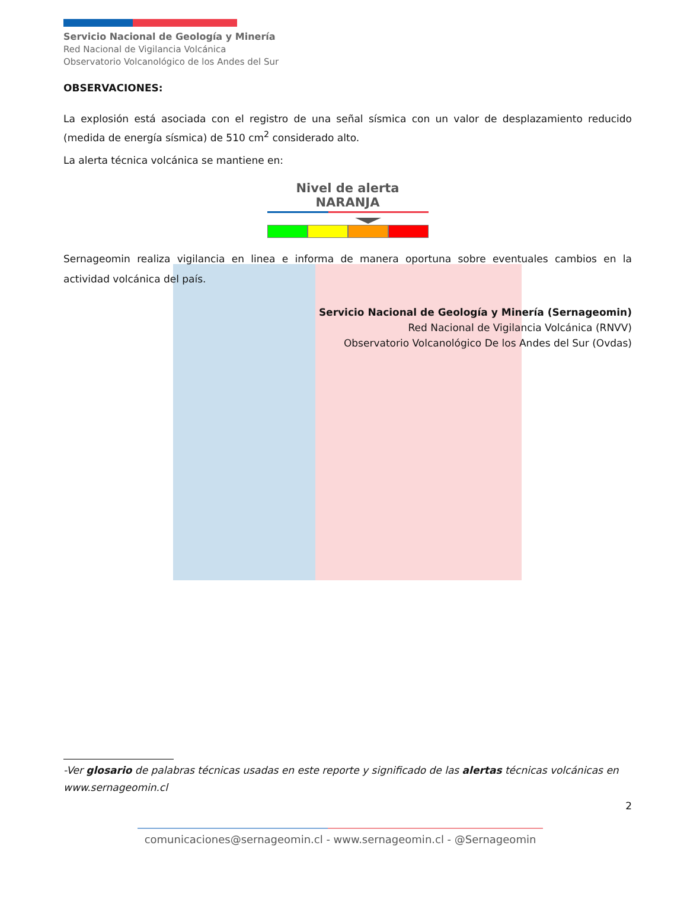Servicio Nacional de Geología y Minería
Red Nacional de Vigilancia Volcánica
Observatorio Volcanológico de los Andes del Sur
OBSERVACIONES:
La explosión está asociada con el registro de una señal sísmica con un valor de desplazamiento reducido (medida de energía sísmica) de 510 cm<sup>2</sup> considerado alto.
La alerta técnica volcánica se mantiene en:
Nivel de alerta NARANJA
Sernageomin realiza vigilancia en linea e informa de manera oportuna sobre eventuales cambios en la actividad volcánica del país.
Servicio Nacional de Geología y Minería (Sernageomin)
Red Nacional de Vigilancia Volcánica (RNVV)
Observatorio Volcanológico De los Andes del Sur (Ovdas)
-Ver glosario de palabras técnicas usadas en este reporte y significado de las alertas técnicas volcánicas en www.sernageomin.cl
2
comunicaciones@sernageomin.cl - www.sernageomin.cl - @Sernageomin